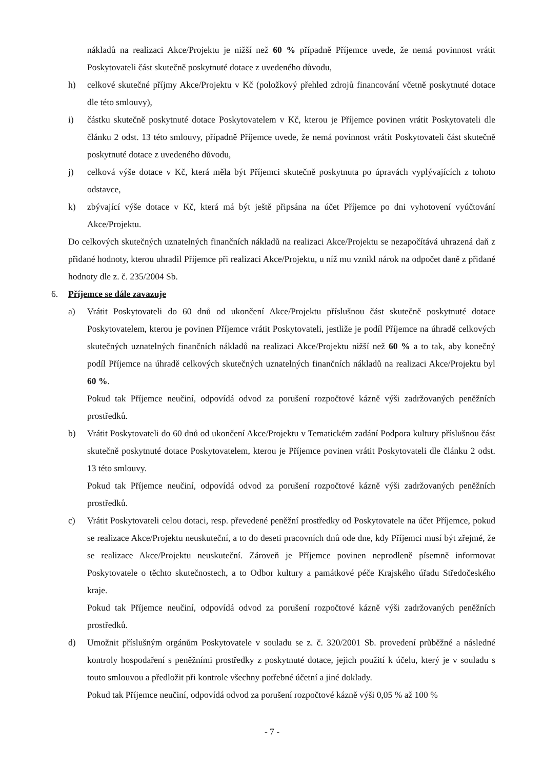nákladů na realizaci Akce/Projektu je nižší než 60 % případně Příjemce uvede, že nemá povinnost vrátit Poskytovateli část skutečně poskytnuté dotace z uvedeného důvodu,
h) celkové skutečné příjmy Akce/Projektu v Kč (položkový přehled zdrojů financování včetně poskytnuté dotace dle této smlouvy),
i) částku skutečně poskytnuté dotace Poskytovatelem v Kč, kterou je Příjemce povinen vrátit Poskytovateli dle článku 2 odst. 13 této smlouvy, případně Příjemce uvede, že nemá povinnost vrátit Poskytovateli část skutečně poskytnuté dotace z uvedeného důvodu,
j) celková výše dotace v Kč, která měla být Příjemci skutečně poskytnuta po úpravách vyplývajících z tohoto odstavce,
k) zbývající výše dotace v Kč, která má být ještě připsána na účet Příjemce po dni vyhotovení vyúčtování Akce/Projektu.
Do celkových skutečných uznatelných finančních nákladů na realizaci Akce/Projektu se nezapočítává uhrazená daň z přidané hodnoty, kterou uhradil Příjemce při realizaci Akce/Projektu, u níž mu vznikl nárok na odpočet daně z přidané hodnoty dle z. č. 235/2004 Sb.
6. Příjemce se dále zavazuje
a) Vrátit Poskytovateli do 60 dnů od ukončení Akce/Projektu příslušnou část skutečně poskytnuté dotace Poskytovatelem, kterou je povinen Příjemce vrátit Poskytovateli, jestliže je podíl Příjemce na úhradě celkových skutečných uznatelných finančních nákladů na realizaci Akce/Projektu nižší než 60 % a to tak, aby konečný podíl Příjemce na úhradě celkových skutečných uznatelných finančních nákladů na realizaci Akce/Projektu byl 60 %.
Pokud tak Příjemce neučiní, odpovídá odvod za porušení rozpočtové kázně výši zadržovaných peněžních prostředků.
b) Vrátit Poskytovateli do 60 dnů od ukončení Akce/Projektu v Tematickém zadání Podpora kultury příslušnou část skutečně poskytnuté dotace Poskytovatelem, kterou je Příjemce povinen vrátit Poskytovateli dle článku 2 odst. 13 této smlouvy.
Pokud tak Příjemce neučiní, odpovídá odvod za porušení rozpočtové kázně výši zadržovaných peněžních prostředků.
c) Vrátit Poskytovateli celou dotaci, resp. převedené peněžní prostředky od Poskytovatele na účet Příjemce, pokud se realizace Akce/Projektu neuskuteční, a to do deseti pracovních dnů ode dne, kdy Příjemci musí být zřejmé, že se realizace Akce/Projektu neuskuteční. Zároveň je Příjemce povinen neprodleně písemně informovat Poskytovatele o těchto skutečnostech, a to Odbor kultury a památkové péče Krajského úřadu Středočeského kraje.
Pokud tak Příjemce neučiní, odpovídá odvod za porušení rozpočtové kázně výši zadržovaných peněžních prostředků.
d) Umožnit příslušným orgánům Poskytovatele v souladu se z. č. 320/2001 Sb. provedení průběžné a následné kontroly hospodaření s peněžními prostředky z poskytnuté dotace, jejich použití k účelu, který je v souladu s touto smlouvou a předložit při kontrole všechny potřebné účetní a jiné doklady.
Pokud tak Příjemce neučiní, odpovídá odvod za porušení rozpočtové kázně výši 0,05 % až 100 %
- 7 -